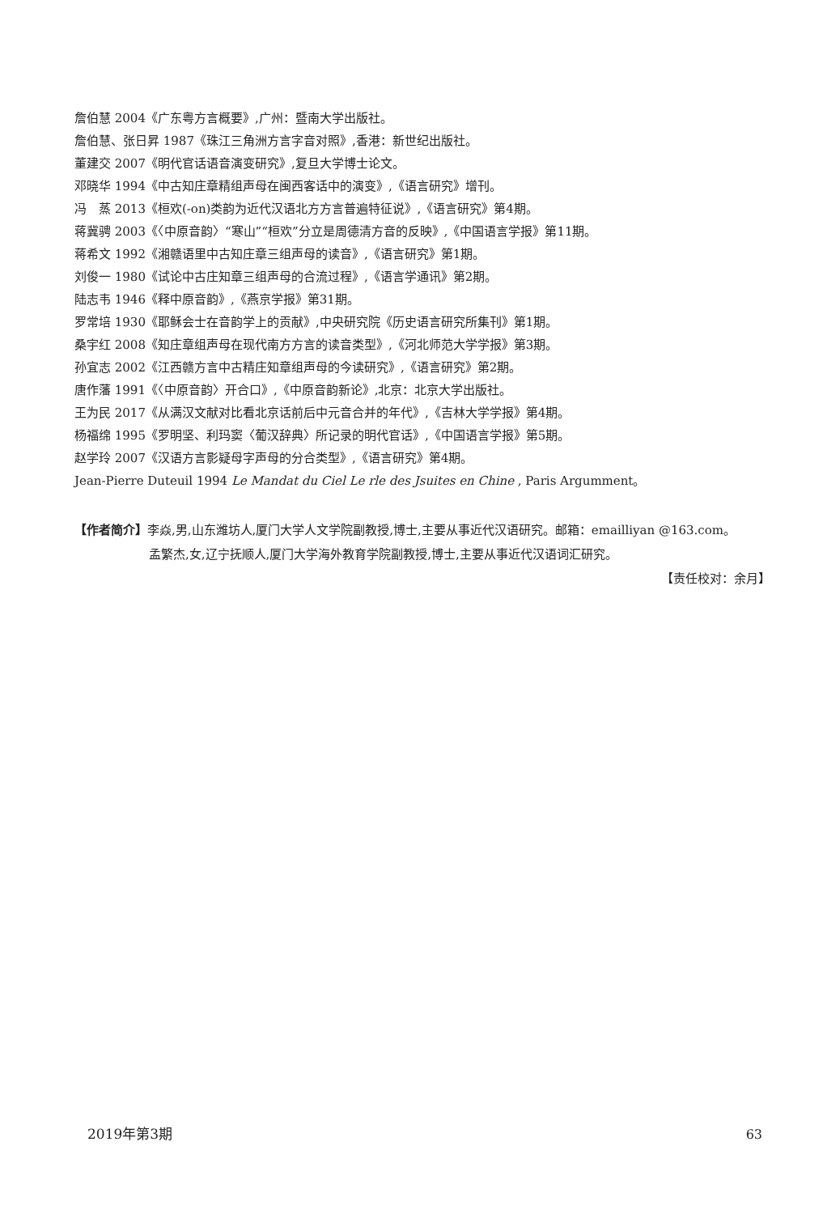詹伯慧 2004《广东粤方言概要》,广州：暨南大学出版社。
詹伯慧、张日昇 1987《珠江三角洲方言字音对照》,香港：新世纪出版社。
董建交 2007《明代官话语音演变研究》,复旦大学博士论文。
邓晓华 1994《中古知庄章精组声母在闽西客话中的演变》,《语言研究》增刊。
冯　蒸 2013《桓欢(-on)类韵为近代汉语北方方言普遍特征说》,《语言研究》第4期。
蒋冀骋 2003《〈中原音韵〉“寒山”“桓欢”分立是周德清方音的反映》,《中国语言学报》第11期。
蒋希文 1992《湘赣语里中古知庄章三组声母的读音》,《语言研究》第1期。
刘俊一 1980《试论中古庄知章三组声母的合流过程》,《语言学通讯》第2期。
陆志韦 1946《释中原音韵》,《燕京学报》第31期。
罗常培 1930《耶稣会士在音韵学上的贡献》,中央研究院《历史语言研究所集刊》第1期。
桑宇红 2008《知庄章组声母在现代南方方言的读音类型》,《河北师范大学学报》第3期。
孙宜志 2002《江西赣方言中古精庄知章组声母的今读研究》,《语言研究》第2期。
唐作藩 1991《〈中原音韵〉开合口》,《中原音韵新论》,北京：北京大学出版社。
王为民 2017《从满汉文献对比看北京话前后中元音合并的年代》,《吉林大学学报》第4期。
杨福绵 1995《罗明坚、利玛窦〈葡汉辞典〉所记录的明代官话》,《中国语言学报》第5期。
赵学玲 2007《汉语方言影疑母字声母的分合类型》,《语言研究》第4期。
Jean-Pierre Duteuil 1994 Le Mandat du Ciel Le rle des Jsuites en Chine , Paris Argumment。
【作者简介】李焱,男,山东潍坊人,厦门大学人文学院副教授,博士,主要从事近代汉语研究。邮箱：emailliyan @163.com。
孟繁杰,女,辽宁抚顺人,厦门大学海外教育学院副教授,博士,主要从事近代汉语词汇研究。
【责任校对：余月】
2019年第3期 63